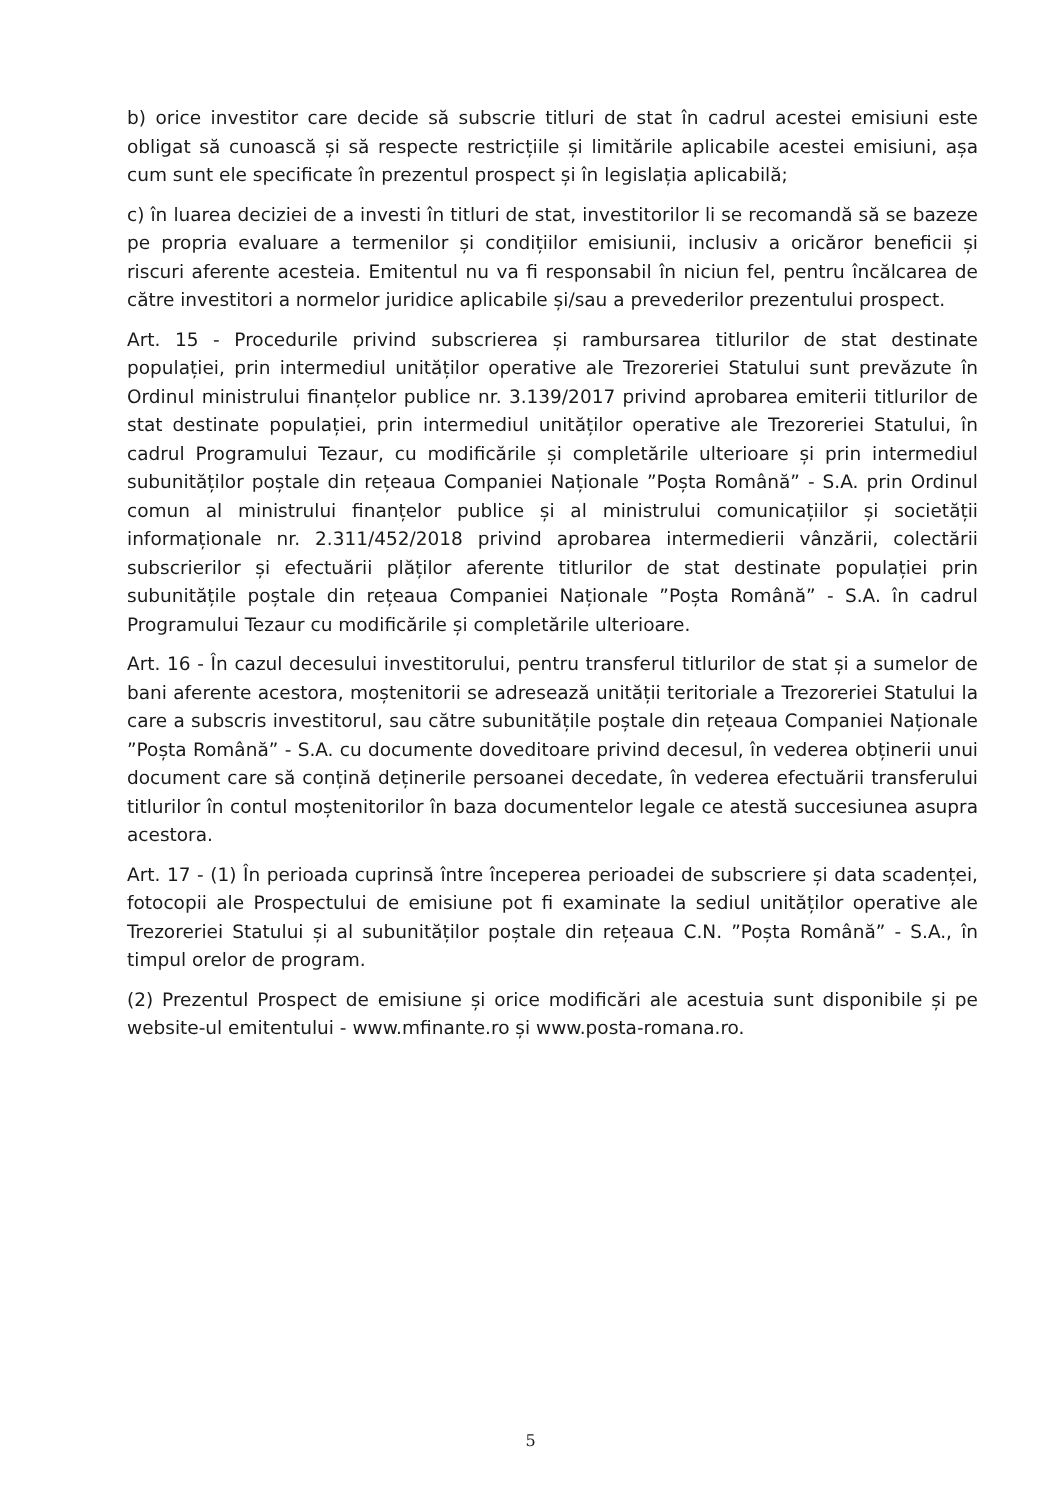b) orice investitor care decide să subscrie titluri de stat în cadrul acestei emisiuni este obligat să cunoască și să respecte restricțiile și limitările aplicabile acestei emisiuni, așa cum sunt ele specificate în prezentul prospect și în legislația aplicabilă;
c) în luarea deciziei de a investi în titluri de stat, investitorilor li se recomandă să se bazeze pe propria evaluare a termenilor și condițiilor emisiunii, inclusiv a oricăror beneficii și riscuri aferente acesteia. Emitentul nu va fi responsabil în niciun fel, pentru încălcarea de către investitori a normelor juridice aplicabile și/sau a prevederilor prezentului prospect.
Art. 15 - Procedurile privind subscrierea și rambursarea titlurilor de stat destinate populației, prin intermediul unităților operative ale Trezoreriei Statului sunt prevăzute în Ordinul ministrului finanțelor publice nr. 3.139/2017 privind aprobarea emiterii titlurilor de stat destinate populației, prin intermediul unităților operative ale Trezoreriei Statului, în cadrul Programului Tezaur, cu modificările și completările ulterioare și prin intermediul subunităților poștale din rețeaua Companiei Naționale ”Poșta Română” - S.A. prin Ordinul comun al ministrului finanțelor publice și al ministrului comunicațiilor și societății informaționale nr. 2.311/452/2018 privind aprobarea intermedierii vânzării, colectării subscrierilor și efectuării plăților aferente titlurilor de stat destinate populației prin subunitățile poștale din rețeaua Companiei Naționale ”Poșta Română” - S.A. în cadrul Programului Tezaur cu modificările și completările ulterioare.
Art. 16 - În cazul decesului investitorului, pentru transferul titlurilor de stat și a sumelor de bani aferente acestora, moștenitorii se adresează unității teritoriale a Trezoreriei Statului la care a subscris investitorul, sau către subunitățile poștale din rețeaua Companiei Naționale ”Poșta Română” - S.A. cu documente doveditoare privind decesul, în vederea obținerii unui document care să conțină deținerile persoanei decedate, în vederea efectuării transferului titlurilor în contul moștenitorilor în baza documentelor legale ce atestă succesiunea asupra acestora.
Art. 17 - (1) În perioada cuprinsă între începerea perioadei de subscriere și data scadenței, fotocopii ale Prospectului de emisiune pot fi examinate la sediul unităților operative ale Trezoreriei Statului și al subunităților poștale din rețeaua C.N. ”Poșta Română” - S.A., în timpul orelor de program.
(2) Prezentul Prospect de emisiune și orice modificări ale acestuia sunt disponibile și pe website-ul emitentului - www.mfinante.ro și www.posta-romana.ro.
5